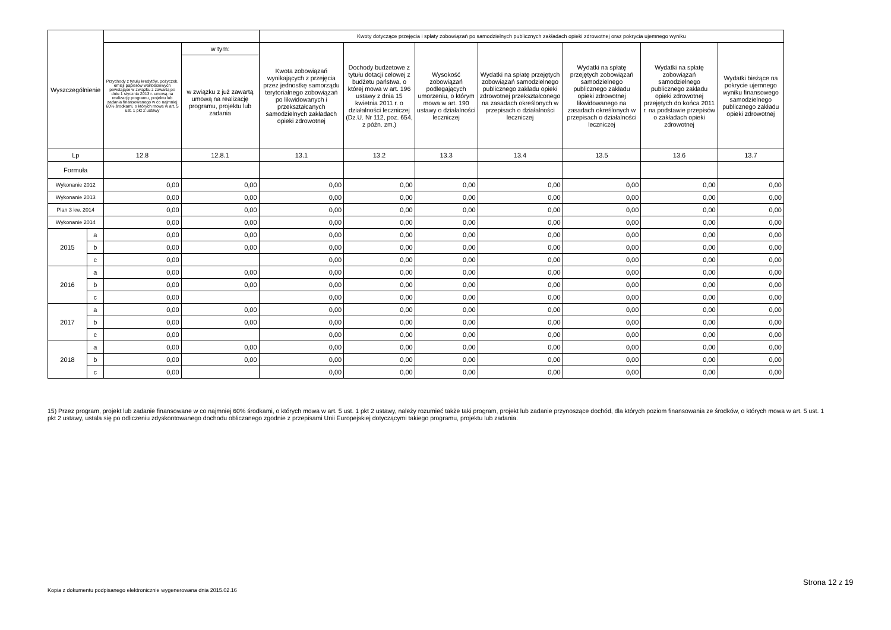| Wyszczególnienie | | | | Kwoty dotyczące przejęcia i spłaty zobowiązań po samodzielnych publicznych zakładach opieki zdrowotnej oraz pokrycia ujemnego wyniku | | | | | | |
| --- | --- | --- | --- | --- | --- | --- | --- | --- | --- | --- |
| | | Przychody z tytułu kredytów, pożyczek, emisji papierów wartościowych powstające w związku z zawartą po dniu 1 stycznia 2013 r. umową na realizację programu, projektu lub zadania finansowanego w co najmniej 60% środkami, o których mowa w art. 5 ust. 1 pkt 2 ustawy | w tym: | Kwota zobowiązań wynikających z przejęcia przez jednostkę samorządu terytorialnego zobowiązań po likwidowanych i przekształcanych samodzielnych zakładach opieki zdrowotnej | Dochody budżetowe z tytułu dotacji celowej z budżetu państwa, o której mowa w art. 196 ustawy z dnia 15 kwietnia 2011 r. o działalności leczniczej (Dz.U. Nr 112, poz. 654, z późn. zm.) | Wysokość zobowiązań podlegających umorzeniu, o którym mowa w art. 190 ustawy o działalności leczniczej | Wydatki na spłatę przejętych zobowiązań samodzielnego publicznego zakładu opieki zdrowotnej przekształconego na zasadach określonych w przepisach o działalności leczniczej | Wydatki na spłatę przejętych zobowiązań samodzielnego publicznego zakładu opieki zdrowotnej likwidowanego na zasadach określonych w przepisach o działalności leczniczej | Wydatki na spłatę zobowiązań samodzielnego publicznego zakładu opieki zdrowotnej przejętych do końca 2011 r. na podstawie przepisów o zakładach opieki zdrowotnej | Wydatki bieżące na pokrycie ujemnego wyniku finansowego samodzielnego publicznego zakładu opieki zdrowotnej |
| | | | w związku z już zawartą umową na realizację programu, projektu lub zadania | | | | | | | |
| Lp | | 12.8 | 12.8.1 | 13.1 | 13.2 | 13.3 | 13.4 | 13.5 | 13.6 | 13.7 |
| Formuła | | | | | | | | | | |
| Wykonanie 2012 | | 0,00 | 0,00 | 0,00 | 0,00 | 0,00 | 0,00 | 0,00 | 0,00 | 0,00 |
| Wykonanie 2013 | | 0,00 | 0,00 | 0,00 | 0,00 | 0,00 | 0,00 | 0,00 | 0,00 | 0,00 |
| Plan 3 kw. 2014 | | 0,00 | 0,00 | 0,00 | 0,00 | 0,00 | 0,00 | 0,00 | 0,00 | 0,00 |
| Wykonanie 2014 | | 0,00 | 0,00 | 0,00 | 0,00 | 0,00 | 0,00 | 0,00 | 0,00 | 0,00 |
| 2015 | a | 0,00 | 0,00 | 0,00 | 0,00 | 0,00 | 0,00 | 0,00 | 0,00 | 0,00 |
| | b | 0,00 | 0,00 | 0,00 | 0,00 | 0,00 | 0,00 | 0,00 | 0,00 | 0,00 |
| | c | 0,00 | | 0,00 | 0,00 | 0,00 | 0,00 | 0,00 | 0,00 | 0,00 |
| 2016 | a | 0,00 | 0,00 | 0,00 | 0,00 | 0,00 | 0,00 | 0,00 | 0,00 | 0,00 |
| | b | 0,00 | 0,00 | 0,00 | 0,00 | 0,00 | 0,00 | 0,00 | 0,00 | 0,00 |
| | c | 0,00 | | 0,00 | 0,00 | 0,00 | 0,00 | 0,00 | 0,00 | 0,00 |
| 2017 | a | 0,00 | 0,00 | 0,00 | 0,00 | 0,00 | 0,00 | 0,00 | 0,00 | 0,00 |
| | b | 0,00 | 0,00 | 0,00 | 0,00 | 0,00 | 0,00 | 0,00 | 0,00 | 0,00 |
| | c | 0,00 | | 0,00 | 0,00 | 0,00 | 0,00 | 0,00 | 0,00 | 0,00 |
| 2018 | a | 0,00 | 0,00 | 0,00 | 0,00 | 0,00 | 0,00 | 0,00 | 0,00 | 0,00 |
| | b | 0,00 | 0,00 | 0,00 | 0,00 | 0,00 | 0,00 | 0,00 | 0,00 | 0,00 |
| | c | 0,00 | | 0,00 | 0,00 | 0,00 | 0,00 | 0,00 | 0,00 | 0,00 |
15) Przez program, projekt lub zadanie finansowane w co najmniej 60% środkami, o których mowa w art. 5 ust. 1 pkt 2 ustawy, należy rozumieć także taki program, projekt lub zadanie przynoszące dochód, dla których poziom finansowania ze środków, o których mowa w art. 5 ust. 1 pkt 2 ustawy, ustala się po odliczeniu zdyskontowanego dochodu obliczanego zgodnie z przepisami Unii Europejskiej dotyczącymi takiego programu, projektu lub zadania.
Strona 12 z 19
Kopia z dokumentu podpisanego elektronicznie wygenerowana dnia 2015.02.16